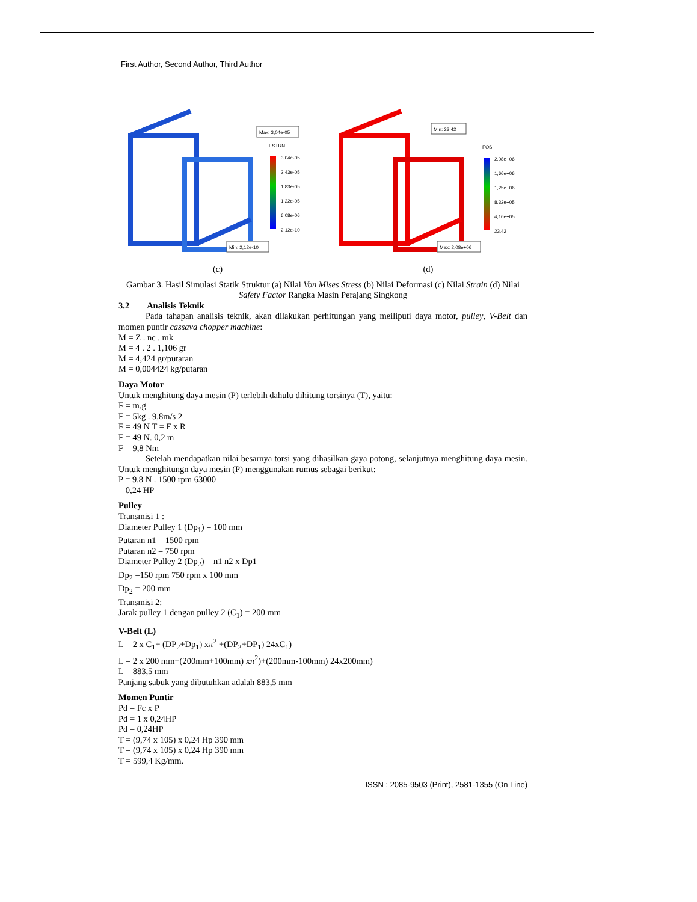First Author, Second Author, Third Author
Max: 3,04e-05
ESTRN
3,04e-05
2,43e-05
1,83e-05
1,22e-05
6,08e-06
2,12e-10
Min: 2,12e-10
(c)
Min: 23,42
FOS
2,08e+06
1,66e+06
1,25e+06
8,32e+05
4,16e+05
23,42
Max: 2,08e+06
(d)
Gambar 3. Hasil Simulasi Statik Struktur (a) Nilai Von Mises Stress (b) Nilai Deformasi (c) Nilai Strain (d) Nilai Safety Factor Rangka Masin Perajang Singkong
3.2 Analisis Teknik
Pada tahapan analisis teknik, akan dilakukan perhitungan yang meiliputi daya motor, pulley, V-Belt dan momen puntir cassava chopper machine:
M = Z . nc . mk
M = 4 . 2 . 1,106 gr
M = 4,424 gr/putaran
M = 0,004424 kg/putaran
Daya Motor
Untuk menghitung daya mesin (P) terlebih dahulu dihitung torsinya (T), yaitu:
F = m.g
F = 5kg . 9,8m/s 2
F = 49 N T = F x R
F = 49 N. 0,2 m
F = 9,8 Nm
Setelah mendapatkan nilai besarnya torsi yang dihasilkan gaya potong, selanjutnya menghitung daya mesin. Untuk menghitungn daya mesin (P) menggunakan rumus sebagai berikut:
P = 9,8 N . 1500 rpm 63000
= 0,24 HP
Pulley
Transmisi 1 :
Diameter Pulley 1 (Dp<sub>1</sub>) = 100 mm
Putaran n1 = 1500 rpm
Putaran n2 = 750 rpm
Diameter Pulley 2 (Dp<sub>2</sub>) = n1 n2 x Dp1
Dp<sub>2</sub> =150 rpm 750 rpm x 100 mm
Dp<sub>2</sub> = 200 mm
Transmisi 2:
Jarak pulley 1 dengan pulley 2 (C<sub>1</sub>) = 200 mm
V-Belt (L)
L = 2 x C<sub>1</sub>+ (DP<sub>2</sub>+Dp<sub>1</sub>) xπ<sup>2</sup> +(DP<sub>2</sub>+DP<sub>1</sub>) 24xC<sub>1</sub>)
L = 2 x 200 mm+(200mm+100mm) xπ<sup>2</sup>)+(200mm-100mm) 24x200mm)
L = 883,5 mm
Panjang sabuk yang dibutuhkan adalah 883,5 mm
Momen Puntir
Pd = Fc x P
Pd = 1 x 0,24HP
Pd = 0,24HP
T = (9,74 x 105) x 0,24 Hp 390 mm
T = (9,74 x 105) x 0,24 Hp 390 mm
T = 599,4 Kg/mm.
ISSN : 2085-9503 (Print), 2581-1355 (On Line)